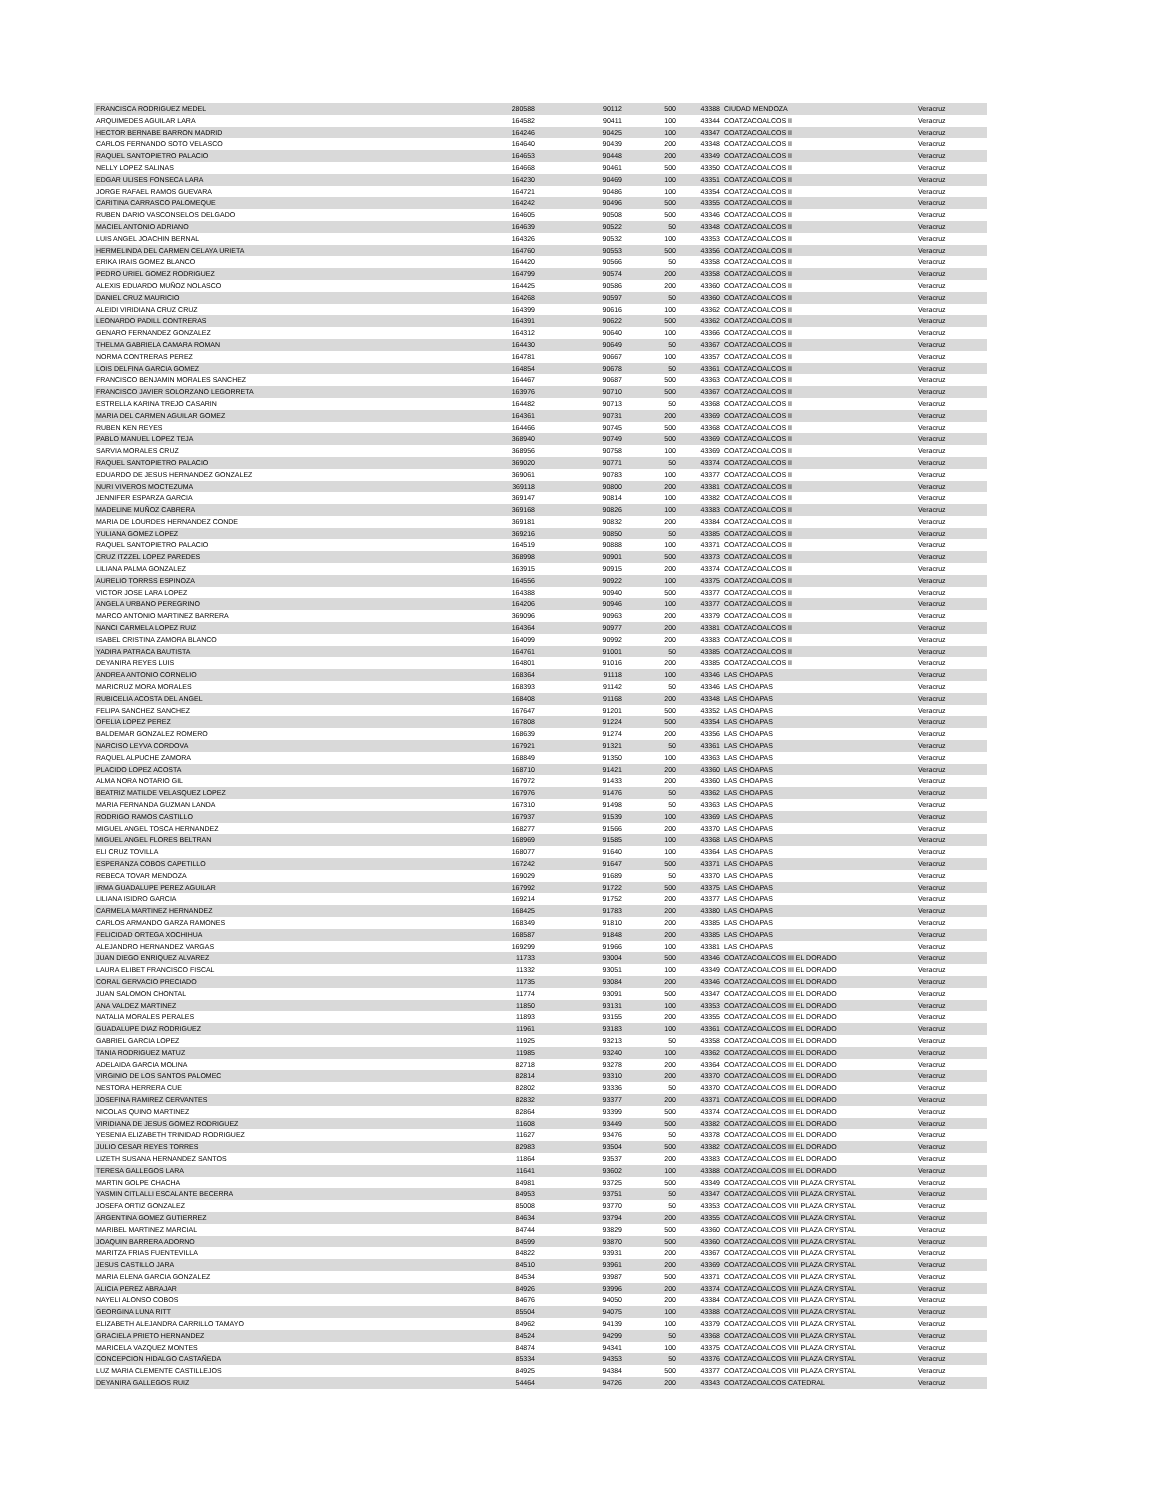| FRANCISCA RODRIGUEZ MEDEL | 280588 | 90112 | 500 | 43388 | CIUDAD MENDOZA | Veracruz |
| ARQUIMEDES AGUILAR LARA | 164582 | 90411 | 100 | 43344 | COATZACOALCOS II | Veracruz |
| HECTOR BERNABE BARRON MADRID | 164246 | 90425 | 100 | 43347 | COATZACOALCOS II | Veracruz |
| CARLOS FERNANDO SOTO VELASCO | 164640 | 90439 | 200 | 43348 | COATZACOALCOS II | Veracruz |
| RAQUEL SANTOPIETRO PALACIO | 164653 | 90448 | 200 | 43349 | COATZACOALCOS II | Veracruz |
| NELLY LOPEZ SALINAS | 164668 | 90461 | 500 | 43350 | COATZACOALCOS II | Veracruz |
| EDGAR ULISES FONSECA LARA | 164230 | 90469 | 100 | 43351 | COATZACOALCOS II | Veracruz |
| JORGE RAFAEL RAMOS GUEVARA | 164721 | 90486 | 100 | 43354 | COATZACOALCOS II | Veracruz |
| CARITINA CARRASCO PALOMEQUE | 164242 | 90496 | 500 | 43355 | COATZACOALCOS II | Veracruz |
| RUBEN DARIO VASCONSELOS DELGADO | 164605 | 90508 | 500 | 43346 | COATZACOALCOS II | Veracruz |
| MACIEL ANTONIO ADRIANO | 164639 | 90522 | 50 | 43348 | COATZACOALCOS II | Veracruz |
| LUIS ANGEL JOACHIN BERNAL | 164326 | 90532 | 100 | 43353 | COATZACOALCOS II | Veracruz |
| HERMELINDA DEL CARMEN CELAYA URIETA | 164760 | 90553 | 500 | 43356 | COATZACOALCOS II | Veracruz |
| ERIKA IRAIS GOMEZ BLANCO | 164420 | 90566 | 50 | 43358 | COATZACOALCOS II | Veracruz |
| PEDRO URIEL GOMEZ RODRIGUEZ | 164799 | 90574 | 200 | 43358 | COATZACOALCOS II | Veracruz |
| ALEXIS EDUARDO MUÑOZ NOLASCO | 164425 | 90586 | 200 | 43360 | COATZACOALCOS II | Veracruz |
| DANIEL CRUZ MAURICIO | 164268 | 90597 | 50 | 43360 | COATZACOALCOS II | Veracruz |
| ALEIDI VIRIDIANA CRUZ CRUZ | 164399 | 90616 | 100 | 43362 | COATZACOALCOS II | Veracruz |
| LEONARDO PADILL CONTRERAS | 164391 | 90622 | 500 | 43362 | COATZACOALCOS II | Veracruz |
| GENARO FERNANDEZ GONZALEZ | 164312 | 90640 | 100 | 43366 | COATZACOALCOS II | Veracruz |
| THELMA GABRIELA CAMARA ROMAN | 164430 | 90649 | 50 | 43367 | COATZACOALCOS II | Veracruz |
| NORMA CONTRERAS PEREZ | 164781 | 90667 | 100 | 43357 | COATZACOALCOS II | Veracruz |
| LOIS DELFINA GARCIA GOMEZ | 164854 | 90678 | 50 | 43361 | COATZACOALCOS II | Veracruz |
| FRANCISCO BENJAMIN MORALES SANCHEZ | 164467 | 90687 | 500 | 43363 | COATZACOALCOS II | Veracruz |
| FRANCISCO JAVIER SOLORZANO LEGORRETA | 163976 | 90710 | 500 | 43367 | COATZACOALCOS II | Veracruz |
| ESTRELLA KARINA TREJO CASARIN | 164482 | 90713 | 50 | 43368 | COATZACOALCOS II | Veracruz |
| MARIA DEL CARMEN AGUILAR GOMEZ | 164361 | 90731 | 200 | 43369 | COATZACOALCOS II | Veracruz |
| RUBEN KEN REYES | 164466 | 90745 | 500 | 43368 | COATZACOALCOS II | Veracruz |
| PABLO MANUEL LOPEZ TEJA | 368940 | 90749 | 500 | 43369 | COATZACOALCOS II | Veracruz |
| SARVIA MORALES CRUZ | 368956 | 90758 | 100 | 43369 | COATZACOALCOS II | Veracruz |
| RAQUEL SANTOPIETRO PALACIO | 369020 | 90771 | 50 | 43374 | COATZACOALCOS II | Veracruz |
| EDUARDO DE JESUS HERNANDEZ GONZALEZ | 369061 | 90783 | 100 | 43377 | COATZACOALCOS II | Veracruz |
| NURI VIVEROS MOCTEZUMA | 369118 | 90800 | 200 | 43381 | COATZACOALCOS II | Veracruz |
| JENNIFER ESPARZA GARCIA | 369147 | 90814 | 100 | 43382 | COATZACOALCOS II | Veracruz |
| MADELINE MUÑOZ CABRERA | 369168 | 90826 | 100 | 43383 | COATZACOALCOS II | Veracruz |
| MARIA DE LOURDES HERNANDEZ CONDE | 369181 | 90832 | 200 | 43384 | COATZACOALCOS II | Veracruz |
| YULIANA GOMEZ LOPEZ | 369216 | 90850 | 50 | 43385 | COATZACOALCOS II | Veracruz |
| RAQUEL SANTOPIETRO PALACIO | 164519 | 90888 | 100 | 43371 | COATZACOALCOS II | Veracruz |
| CRUZ ITZZEL LOPEZ PAREDES | 368998 | 90901 | 500 | 43373 | COATZACOALCOS II | Veracruz |
| LILIANA PALMA GONZALEZ | 163915 | 90915 | 200 | 43374 | COATZACOALCOS II | Veracruz |
| AURELIO TORRSS ESPINOZA | 164556 | 90922 | 100 | 43375 | COATZACOALCOS II | Veracruz |
| VICTOR JOSE LARA LOPEZ | 164388 | 90940 | 500 | 43377 | COATZACOALCOS II | Veracruz |
| ANGELA URBANO PEREGRINO | 164206 | 90946 | 100 | 43377 | COATZACOALCOS II | Veracruz |
| MARCO ANTONIO MARTINEZ BARRERA | 369096 | 90963 | 200 | 43379 | COATZACOALCOS II | Veracruz |
| NANCI CARMELA LOPEZ RUIZ | 164364 | 90977 | 200 | 43381 | COATZACOALCOS II | Veracruz |
| ISABEL CRISTINA ZAMORA BLANCO | 164099 | 90992 | 200 | 43383 | COATZACOALCOS II | Veracruz |
| YADIRA PATRACA BAUTISTA | 164761 | 91001 | 50 | 43385 | COATZACOALCOS II | Veracruz |
| DEYANIRA REYES LUIS | 164801 | 91016 | 200 | 43385 | COATZACOALCOS II | Veracruz |
| ANDREA ANTONIO CORNELIO | 168364 | 91118 | 100 | 43346 | LAS CHOAPAS | Veracruz |
| MARICRUZ MORA MORALES | 168393 | 91142 | 50 | 43346 | LAS CHOAPAS | Veracruz |
| RUBICELIA ACOSTA DEL ANGEL | 168408 | 91168 | 200 | 43348 | LAS CHOAPAS | Veracruz |
| FELIPA SANCHEZ SANCHEZ | 167647 | 91201 | 500 | 43352 | LAS CHOAPAS | Veracruz |
| OFELIA LOPEZ PEREZ | 167808 | 91224 | 500 | 43354 | LAS CHOAPAS | Veracruz |
| BALDEMAR GONZALEZ ROMERO | 168639 | 91274 | 200 | 43356 | LAS CHOAPAS | Veracruz |
| NARCISO LEYVA CORDOVA | 167921 | 91321 | 50 | 43361 | LAS CHOAPAS | Veracruz |
| RAQUEL ALPUCHE ZAMORA | 168849 | 91350 | 100 | 43363 | LAS CHOAPAS | Veracruz |
| PLACIDO LOPEZ ACOSTA | 168710 | 91421 | 200 | 43360 | LAS CHOAPAS | Veracruz |
| ALMA NORA NOTARIO GIL | 167972 | 91433 | 200 | 43360 | LAS CHOAPAS | Veracruz |
| BEATRIZ MATILDE VELASQUEZ LOPEZ | 167976 | 91476 | 50 | 43362 | LAS CHOAPAS | Veracruz |
| MARIA FERNANDA GUZMAN LANDA | 167310 | 91498 | 50 | 43363 | LAS CHOAPAS | Veracruz |
| RODRIGO RAMOS CASTILLO | 167937 | 91539 | 100 | 43369 | LAS CHOAPAS | Veracruz |
| MIGUEL ANGEL TOSCA HERNANDEZ | 168277 | 91566 | 200 | 43370 | LAS CHOAPAS | Veracruz |
| MIGUEL ANGEL FLORES BELTRAN | 168969 | 91585 | 100 | 43368 | LAS CHOAPAS | Veracruz |
| ELI CRUZ TOVILLA | 168077 | 91640 | 100 | 43364 | LAS CHOAPAS | Veracruz |
| ESPERANZA COBOS CAPETILLO | 167242 | 91647 | 500 | 43371 | LAS CHOAPAS | Veracruz |
| REBECA TOVAR MENDOZA | 169029 | 91689 | 50 | 43370 | LAS CHOAPAS | Veracruz |
| IRMA GUADALUPE PEREZ AGUILAR | 167992 | 91722 | 500 | 43375 | LAS CHOAPAS | Veracruz |
| LILIANA ISIDRO GARCIA | 169214 | 91752 | 200 | 43377 | LAS CHOAPAS | Veracruz |
| CARMELA MARTINEZ HERNANDEZ | 168425 | 91783 | 200 | 43380 | LAS CHOAPAS | Veracruz |
| CARLOS ARMANDO GARZA RAMONES | 168349 | 91810 | 200 | 43385 | LAS CHOAPAS | Veracruz |
| FELICIDAD ORTEGA XOCHIHUA | 168587 | 91848 | 200 | 43385 | LAS CHOAPAS | Veracruz |
| ALEJANDRO HERNANDEZ VARGAS | 169299 | 91966 | 100 | 43381 | LAS CHOAPAS | Veracruz |
| JUAN DIEGO ENRIQUEZ ALVAREZ | 11733 | 93004 | 500 | 43346 | COATZACOALCOS III EL DORADO | Veracruz |
| LAURA ELIBET FRANCISCO FISCAL | 11332 | 93051 | 100 | 43349 | COATZACOALCOS III EL DORADO | Veracruz |
| CORAL GERVACIO PRECIADO | 11735 | 93084 | 200 | 43346 | COATZACOALCOS III EL DORADO | Veracruz |
| JUAN SALOMON CHONTAL | 11774 | 93091 | 500 | 43347 | COATZACOALCOS III EL DORADO | Veracruz |
| ANA VALDEZ MARTINEZ | 11850 | 93131 | 100 | 43353 | COATZACOALCOS III EL DORADO | Veracruz |
| NATALIA MORALES PERALES | 11893 | 93155 | 200 | 43355 | COATZACOALCOS III EL DORADO | Veracruz |
| GUADALUPE DIAZ RODRIGUEZ | 11961 | 93183 | 100 | 43361 | COATZACOALCOS III EL DORADO | Veracruz |
| GABRIEL GARCIA LOPEZ | 11925 | 93213 | 50 | 43358 | COATZACOALCOS III EL DORADO | Veracruz |
| TANIA RODRIGUEZ MATUZ | 11985 | 93240 | 100 | 43362 | COATZACOALCOS III EL DORADO | Veracruz |
| ADELAIDA GARCIA MOLINA | 82718 | 93278 | 200 | 43364 | COATZACOALCOS III EL DORADO | Veracruz |
| VIRGINIO DE LOS SANTOS PALOMEC | 82814 | 93310 | 200 | 43370 | COATZACOALCOS III EL DORADO | Veracruz |
| NESTORA HERRERA CUE | 82802 | 93336 | 50 | 43370 | COATZACOALCOS III EL DORADO | Veracruz |
| JOSEFINA RAMIREZ CERVANTES | 82832 | 93377 | 200 | 43371 | COATZACOALCOS III EL DORADO | Veracruz |
| NICOLAS QUINO MARTINEZ | 82864 | 93399 | 500 | 43374 | COATZACOALCOS III EL DORADO | Veracruz |
| VIRIDIANA DE JESUS GOMEZ RODRIGUEZ | 11608 | 93449 | 500 | 43382 | COATZACOALCOS III EL DORADO | Veracruz |
| YESENIA ELIZABETH TRINIDAD RODRIGUEZ | 11627 | 93476 | 50 | 43378 | COATZACOALCOS III EL DORADO | Veracruz |
| JULIO CESAR REYES TORRES | 82983 | 93504 | 500 | 43382 | COATZACOALCOS III EL DORADO | Veracruz |
| LIZETH SUSANA HERNANDEZ SANTOS | 11864 | 93537 | 200 | 43383 | COATZACOALCOS III EL DORADO | Veracruz |
| TERESA GALLEGOS LARA | 11641 | 93602 | 100 | 43388 | COATZACOALCOS III EL DORADO | Veracruz |
| MARTIN GOLPE CHACHA | 84981 | 93725 | 500 | 43349 | COATZACOALCOS VIII PLAZA CRYSTAL | Veracruz |
| YASMIN CITLALLI ESCALANTE BECERRA | 84953 | 93751 | 50 | 43347 | COATZACOALCOS VIII PLAZA CRYSTAL | Veracruz |
| JOSEFA ORTIZ GONZALEZ | 85008 | 93770 | 50 | 43353 | COATZACOALCOS VIII PLAZA CRYSTAL | Veracruz |
| ARGENTINA GOMEZ GUTIERREZ | 84634 | 93794 | 200 | 43355 | COATZACOALCOS VIII PLAZA CRYSTAL | Veracruz |
| MARIBEL MARTINEZ MARCIAL | 84744 | 93829 | 500 | 43360 | COATZACOALCOS VIII PLAZA CRYSTAL | Veracruz |
| JOAQUIN BARRERA ADORNO | 84599 | 93870 | 500 | 43360 | COATZACOALCOS VIII PLAZA CRYSTAL | Veracruz |
| MARITZA FRIAS FUENTEVILLA | 84822 | 93931 | 200 | 43367 | COATZACOALCOS VIII PLAZA CRYSTAL | Veracruz |
| JESUS CASTILLO JARA | 84510 | 93961 | 200 | 43369 | COATZACOALCOS VIII PLAZA CRYSTAL | Veracruz |
| MARIA ELENA GARCIA GONZALEZ | 84534 | 93987 | 500 | 43371 | COATZACOALCOS VIII PLAZA CRYSTAL | Veracruz |
| ALICIA PEREZ ABRAJAR | 84926 | 93996 | 200 | 43374 | COATZACOALCOS VIII PLAZA CRYSTAL | Veracruz |
| NAYELI ALONSO COBOS | 84676 | 94050 | 200 | 43384 | COATZACOALCOS VIII PLAZA CRYSTAL | Veracruz |
| GEORGINA LUNA RITT | 85504 | 94075 | 100 | 43388 | COATZACOALCOS VIII PLAZA CRYSTAL | Veracruz |
| ELIZABETH ALEJANDRA CARRILLO TAMAYO | 84962 | 94139 | 100 | 43379 | COATZACOALCOS VIII PLAZA CRYSTAL | Veracruz |
| GRACIELA PRIETO HERNANDEZ | 84524 | 94299 | 50 | 43368 | COATZACOALCOS VIII PLAZA CRYSTAL | Veracruz |
| MARICELA VAZQUEZ MONTES | 84874 | 94341 | 100 | 43375 | COATZACOALCOS VIII PLAZA CRYSTAL | Veracruz |
| CONCEPCION HIDALGO CASTAÑEDA | 85334 | 94353 | 50 | 43376 | COATZACOALCOS VIII PLAZA CRYSTAL | Veracruz |
| LUZ MARIA CLEMENTE CASTILLEJOS | 84925 | 94384 | 500 | 43377 | COATZACOALCOS VIII PLAZA CRYSTAL | Veracruz |
| DEYANIRA GALLEGOS RUIZ | 54464 | 94726 | 200 | 43343 | COATZACOALCOS CATEDRAL | Veracruz |